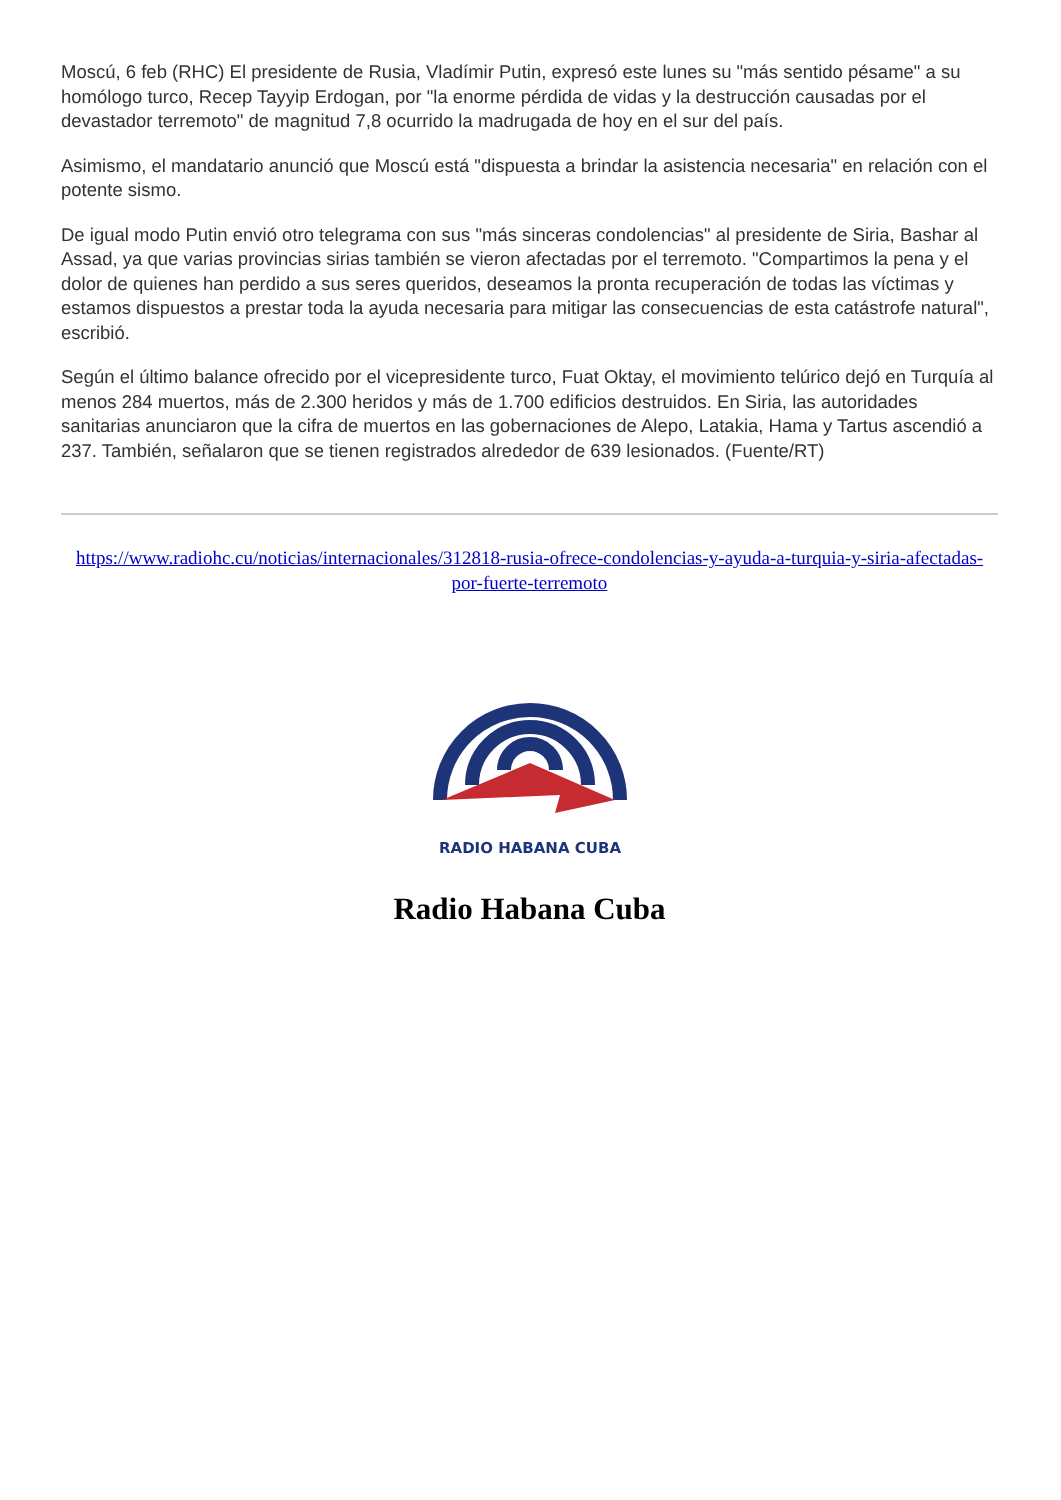Moscú, 6 feb (RHC) El presidente de Rusia, Vladímir Putin, expresó este lunes su "más sentido pésame" a su homólogo turco, Recep Tayyip Erdogan, por "la enorme pérdida de vidas y la destrucción causadas por el devastador terremoto" de magnitud 7,8 ocurrido la madrugada de hoy en el sur del país.
Asimismo, el mandatario anunció que Moscú está "dispuesta a brindar la asistencia necesaria" en relación con el potente sismo.
De igual modo Putin envió otro telegrama con sus "más sinceras condolencias" al presidente de Siria, Bashar al Assad, ya que varias provincias sirias también se vieron afectadas por el terremoto. "Compartimos la pena y el dolor de quienes han perdido a sus seres queridos, deseamos la pronta recuperación de todas las víctimas y estamos dispuestos a prestar toda la ayuda necesaria para mitigar las consecuencias de esta catástrofe natural", escribió.
Según el último balance ofrecido por el vicepresidente turco, Fuat Oktay, el movimiento telúrico dejó en Turquía al menos 284 muertos, más de 2.300 heridos y más de 1.700 edificios destruidos. En Siria, las autoridades sanitarias anunciaron que la cifra de muertos en las gobernaciones de Alepo, Latakia, Hama y Tartus ascendió a 237. También, señalaron que se tienen registrados alrededor de 639 lesionados. (Fuente/RT)
https://www.radiohc.cu/noticias/internacionales/312818-rusia-ofrece-condolencias-y-ayuda-a-turquia-y-siria-afectadas-por-fuerte-terremoto
RADIO HABANA CUBA
Radio Habana Cuba